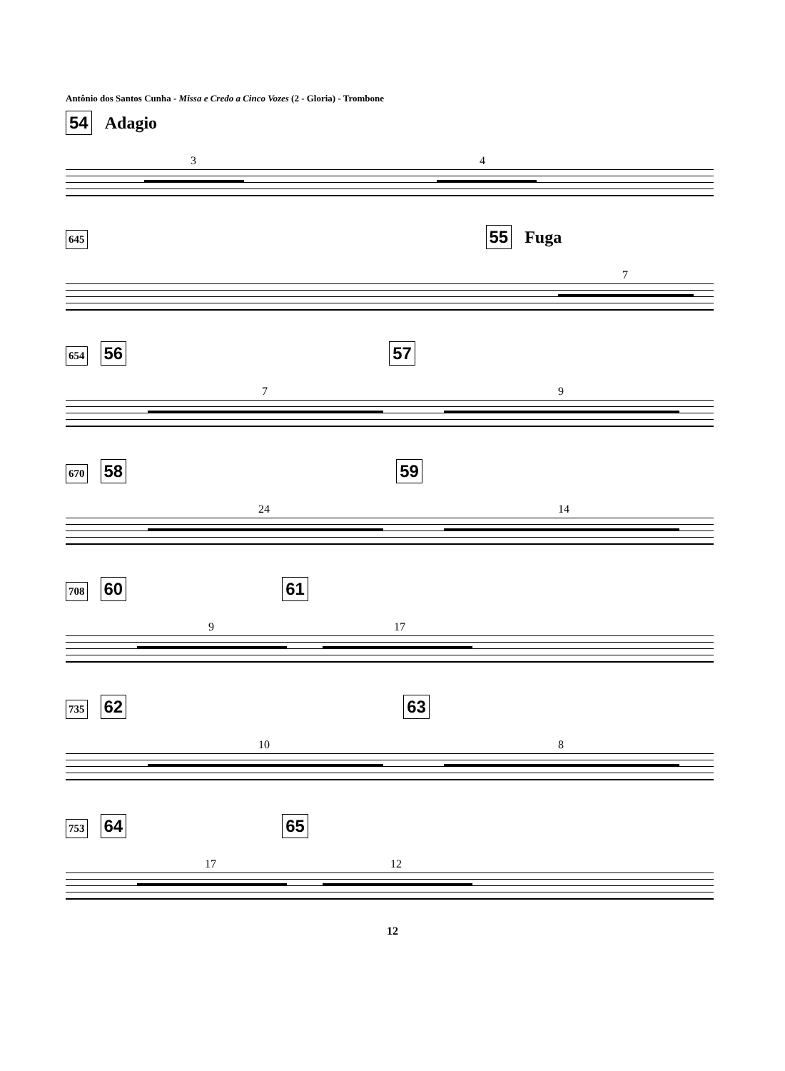Antônio dos Santos Cunha - Missa e Credo a Cinco Vozes (2 - Gloria) - Trombone
54 Adagio
3 4
645 55 Fuga
7
654 56 57
7 9
670 58 59
24 14
708 60 61
9 17
735 62 63
10 8
753 64 65
17 12
12